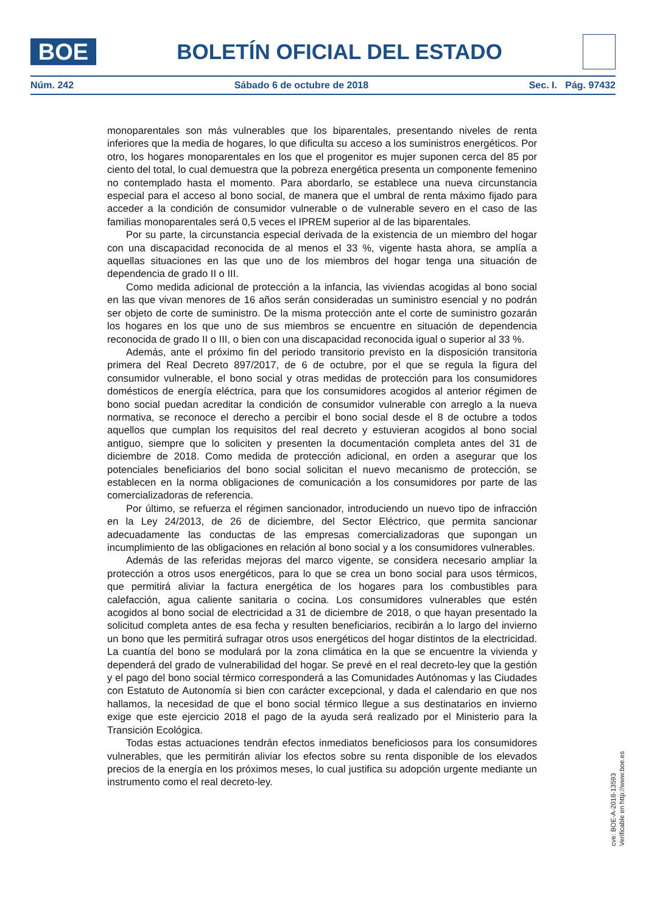BOE
BOLETÍN OFICIAL DEL ESTADO
Núm. 242 Sábado 6 de octubre de 2018 Sec. I. Pág. 97432
monoparentales son más vulnerables que los biparentales, presentando niveles de renta inferiores que la media de hogares, lo que dificulta su acceso a los suministros energéticos. Por otro, los hogares monoparentales en los que el progenitor es mujer suponen cerca del 85 por ciento del total, lo cual demuestra que la pobreza energética presenta un componente femenino no contemplado hasta el momento. Para abordarlo, se establece una nueva circunstancia especial para el acceso al bono social, de manera que el umbral de renta máximo fijado para acceder a la condición de consumidor vulnerable o de vulnerable severo en el caso de las familias monoparentales será 0,5 veces el IPREM superior al de las biparentales.
Por su parte, la circunstancia especial derivada de la existencia de un miembro del hogar con una discapacidad reconocida de al menos el 33 %, vigente hasta ahora, se amplía a aquellas situaciones en las que uno de los miembros del hogar tenga una situación de dependencia de grado II o III.
Como medida adicional de protección a la infancia, las viviendas acogidas al bono social en las que vivan menores de 16 años serán consideradas un suministro esencial y no podrán ser objeto de corte de suministro. De la misma protección ante el corte de suministro gozarán los hogares en los que uno de sus miembros se encuentre en situación de dependencia reconocida de grado II o III, o bien con una discapacidad reconocida igual o superior al 33 %.
Además, ante el próximo fin del periodo transitorio previsto en la disposición transitoria primera del Real Decreto 897/2017, de 6 de octubre, por el que se regula la figura del consumidor vulnerable, el bono social y otras medidas de protección para los consumidores domésticos de energía eléctrica, para que los consumidores acogidos al anterior régimen de bono social puedan acreditar la condición de consumidor vulnerable con arreglo a la nueva normativa, se reconoce el derecho a percibir el bono social desde el 8 de octubre a todos aquellos que cumplan los requisitos del real decreto y estuvieran acogidos al bono social antiguo, siempre que lo soliciten y presenten la documentación completa antes del 31 de diciembre de 2018. Como medida de protección adicional, en orden a asegurar que los potenciales beneficiarios del bono social solicitan el nuevo mecanismo de protección, se establecen en la norma obligaciones de comunicación a los consumidores por parte de las comercializadoras de referencia.
Por último, se refuerza el régimen sancionador, introduciendo un nuevo tipo de infracción en la Ley 24/2013, de 26 de diciembre, del Sector Eléctrico, que permita sancionar adecuadamente las conductas de las empresas comercializadoras que supongan un incumplimiento de las obligaciones en relación al bono social y a los consumidores vulnerables.
Además de las referidas mejoras del marco vigente, se considera necesario ampliar la protección a otros usos energéticos, para lo que se crea un bono social para usos térmicos, que permitirá aliviar la factura energética de los hogares para los combustibles para calefacción, agua caliente sanitaria o cocina. Los consumidores vulnerables que estén acogidos al bono social de electricidad a 31 de diciembre de 2018, o que hayan presentado la solicitud completa antes de esa fecha y resulten beneficiarios, recibirán a lo largo del invierno un bono que les permitirá sufragar otros usos energéticos del hogar distintos de la electricidad. La cuantía del bono se modulará por la zona climática en la que se encuentre la vivienda y dependerá del grado de vulnerabilidad del hogar. Se prevé en el real decreto-ley que la gestión y el pago del bono social térmico corresponderá a las Comunidades Autónomas y las Ciudades con Estatuto de Autonomía si bien con carácter excepcional, y dada el calendario en que nos hallamos, la necesidad de que el bono social térmico llegue a sus destinatarios en invierno exige que este ejercicio 2018 el pago de la ayuda será realizado por el Ministerio para la Transición Ecológica.
Todas estas actuaciones tendrán efectos inmediatos beneficiosos para los consumidores vulnerables, que les permitirán aliviar los efectos sobre su renta disponible de los elevados precios de la energía en los próximos meses, lo cual justifica su adopción urgente mediante un instrumento como el real decreto-ley.
cve: BOE-A-2018-13593
Verificable en http://www.boe.es